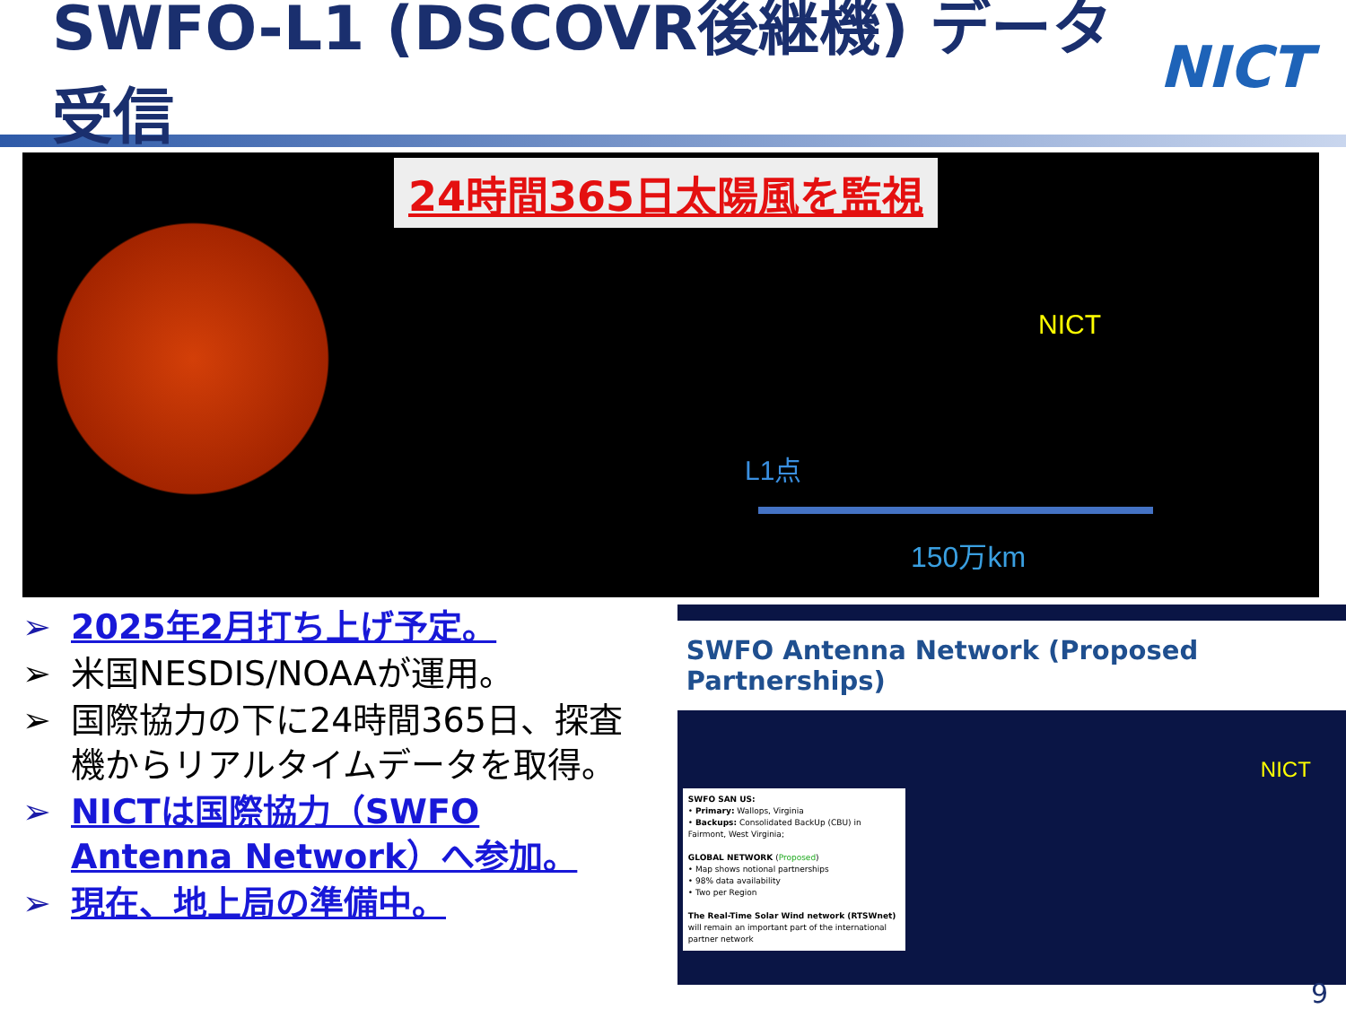SWFO-L1 (DSCOVR後継機) データ受信
NICT
24時間365日太陽風を監視
NICT
L1点
150万km
➢ 2025年2月打ち上げ予定。
➢ 米国NESDIS/NOAAが運用。
➢ 国際協力の下に24時間365日、探査機からリアルタイムデータを取得。
➢ NICTは国際協力（SWFO Antenna Network）へ参加。
➢ 現在、地上局の準備中。
SWFO Antenna Network (Proposed Partnerships)
NICT
SWFO SAN US:
• Primary: Wallops, Virginia
• Backups: Consolidated BackUp (CBU) in Fairmont, West Virginia;
GLOBAL NETWORK (Proposed)
• Map shows notional partnerships
• 98% data availability
• Two per Region
The Real-Time Solar Wind network (RTSWnet) will remain an important part of the international partner network
9